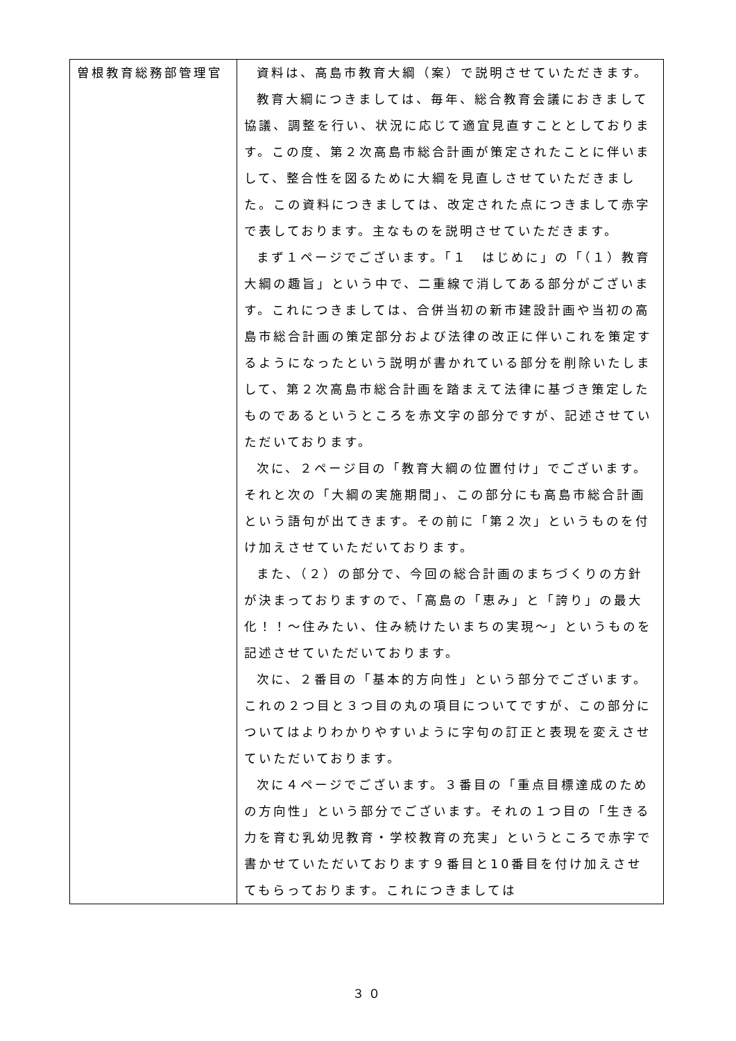| 曽根教育総務部管理官 | 資料は、高島市教育大綱（案）で説明させていただきます。 教育大綱につきましては、毎年、総合教育会議におきまして協議、調整を行い、状況に応じて適宜見直すこととしております。この度、第２次高島市総合計画が策定されたことに伴いまして、整合性を図るために大綱を見直しさせていただきました。この資料につきましては、改定された点につきまして赤字で表しております。主なものを説明させていただきます。 まず１ページでございます。「１ はじめに」の「（１）教育大綱の趣旨」という中で、二重線で消してある部分がございます。これにつきましては、合併当初の新市建設計画や当初の高島市総合計画の策定部分および法律の改正に伴いこれを策定するようになったという説明が書かれている部分を削除いたしまして、第２次高島市総合計画を踏まえて法律に基づき策定したものであるというところを赤文字の部分ですが、記述させていただいております。 次に、２ページ目の「教育大綱の位置付け」でございます。それと次の「大綱の実施期間」、この部分にも高島市総合計画という語句が出てきます。その前に「第２次」というものを付け加えさせていただいております。 また、（２）の部分で、今回の総合計画のまちづくりの方針が決まっておりますので、「高島の「恵み」と「誇り」の最大化！！～住みたい、住み続けたいまちの実現～」というものを記述させていただいております。 次に、２番目の「基本的方向性」という部分でございます。これの２つ目と３つ目の丸の項目についてですが、この部分についてはよりわかりやすいように字句の訂正と表現を変えさせていただいております。 次に４ページでございます。３番目の「重点目標達成のための方向性」という部分でございます。それの１つ目の「生きる力を育む乳幼児教育・学校教育の充実」というところで赤字で書かせていただいております９番目と10番目を付け加えさせてもらっております。これにつきましては |
３０